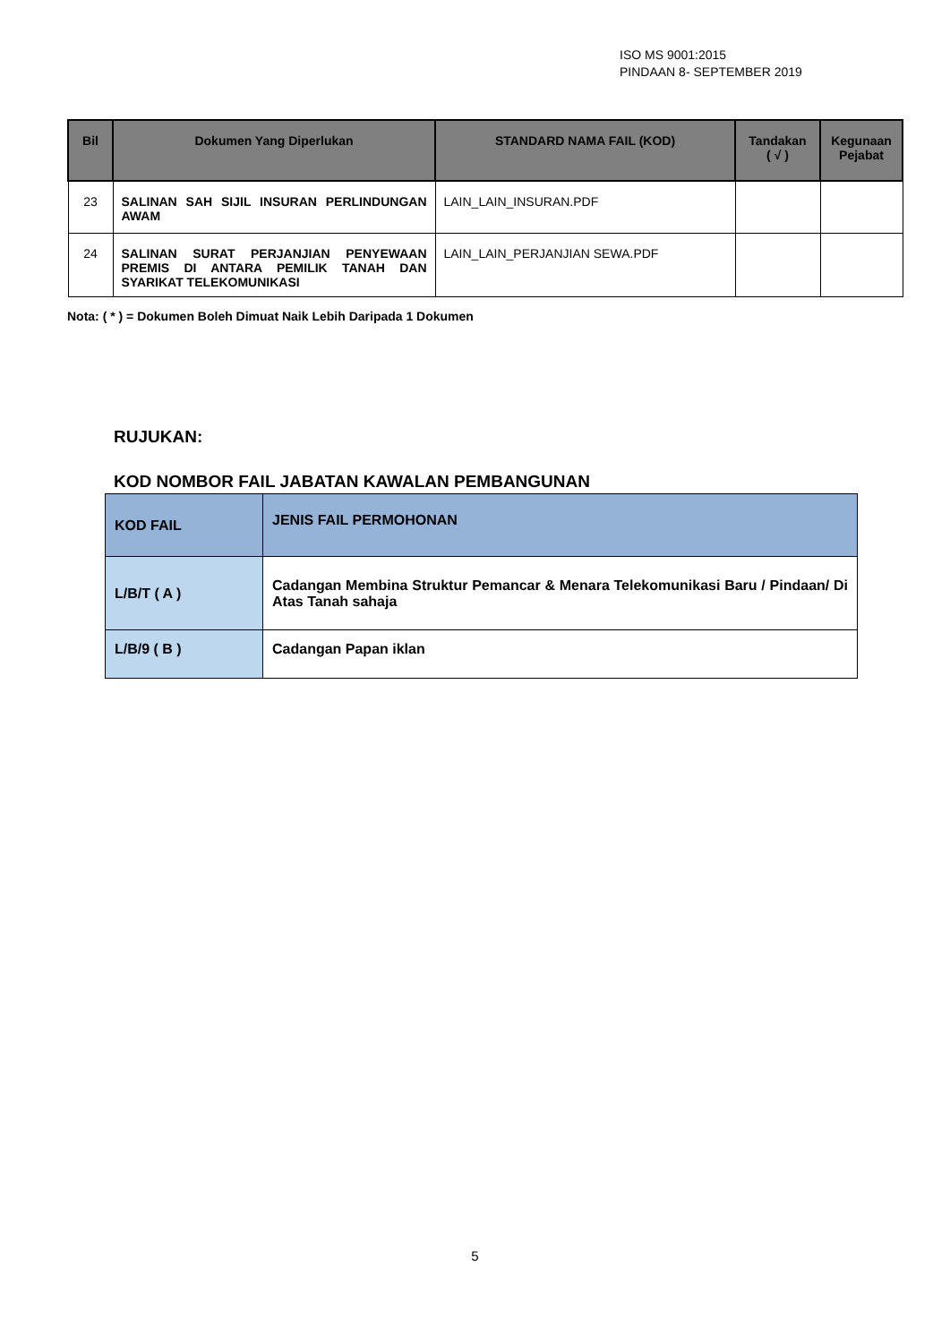ISO MS 9001:2015
PINDAAN 8- SEPTEMBER 2019
| Bil | Dokumen Yang Diperlukan | STANDARD NAMA FAIL (KOD) | Tandakan ( √ ) | Kegunaan Pejabat |
| --- | --- | --- | --- | --- |
| 23 | SALINAN SAH SIJIL INSURAN PERLINDUNGAN AWAM | LAIN_LAIN_INSURAN.PDF | | |
| 24 | SALINAN SURAT PERJANJIAN PENYEWAAN PREMIS DI ANTARA PEMILIK TANAH DAN SYARIKAT TELEKOMUNIKASI | LAIN_LAIN_PERJANJIAN SEWA.PDF | | |
Nota: ( * ) = Dokumen Boleh Dimuat Naik Lebih Daripada 1 Dokumen
RUJUKAN:
KOD NOMBOR FAIL JABATAN KAWALAN PEMBANGUNAN
| KOD FAIL | JENIS FAIL PERMOHONAN |
| --- | --- |
| L/B/T ( A ) | Cadangan Membina Struktur Pemancar & Menara Telekomunikasi Baru / Pindaan/ Di Atas Tanah sahaja |
| L/B/9 ( B ) | Cadangan Papan iklan |
5